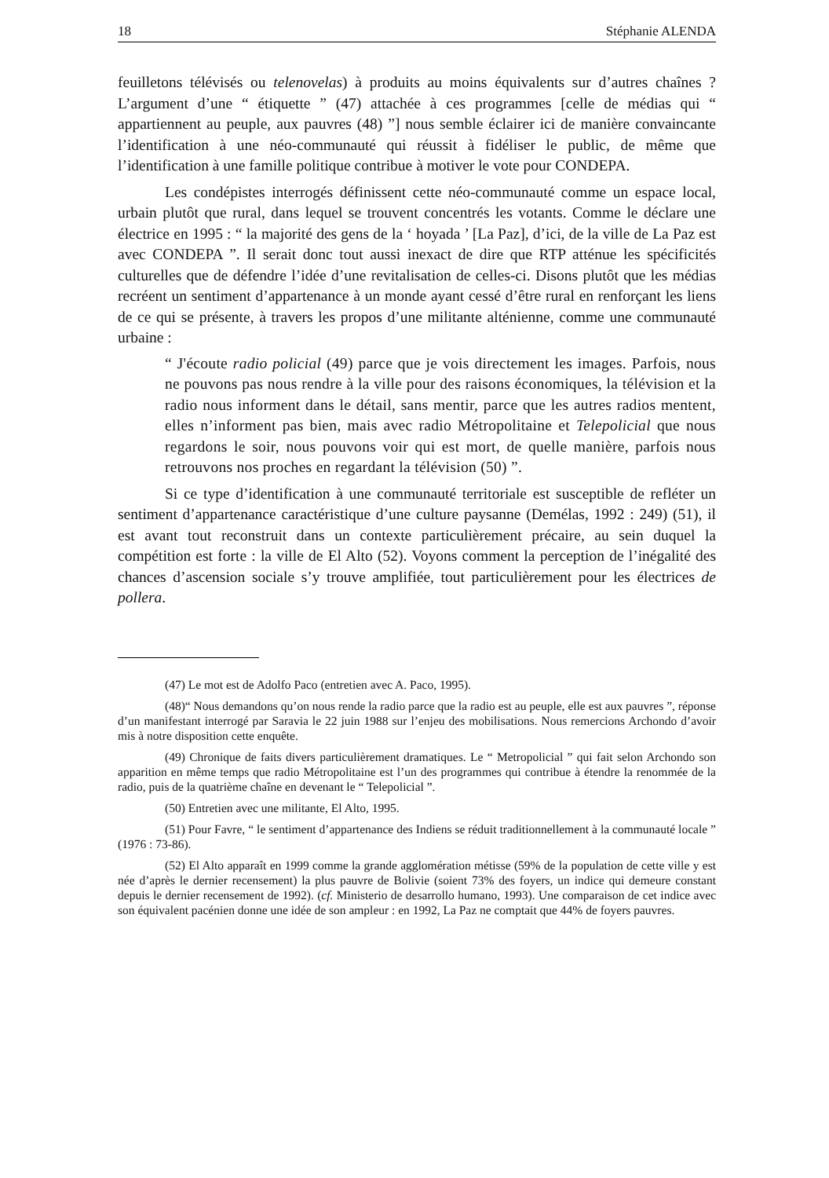18 Stéphanie ALENDA
feuilletons télévisés ou telenovelas) à produits au moins équivalents sur d’autres chaînes ? L’argument d’une “ étiquette ” (47) attachée à ces programmes [celle de médias qui “ appartiennent au peuple, aux pauvres (48) ”] nous semble éclairer ici de manière convaincante l’identification à une néo-communauté qui réussit à fidéliser le public, de même que l’identification à une famille politique contribue à motiver le vote pour CONDEPA.
Les condépistes interrogés définissent cette néo-communauté comme un espace local, urbain plutôt que rural, dans lequel se trouvent concentrés les votants. Comme le déclare une électrice en 1995 : “ la majorité des gens de la ‘ hoyada ’ [La Paz], d’ici, de la ville de La Paz est avec CONDEPA ”. Il serait donc tout aussi inexact de dire que RTP atténue les spécificités culturelles que de défendre l’idée d’une revitalisation de celles-ci. Disons plutôt que les médias recréent un sentiment d’appartenance à un monde ayant cessé d’être rural en renforçant les liens de ce qui se présente, à travers les propos d’une militante alténienne, comme une communauté urbaine :
“ J'écoute radio policial (49) parce que je vois directement les images. Parfois, nous ne pouvons pas nous rendre à la ville pour des raisons économiques, la télévision et la radio nous informent dans le détail, sans mentir, parce que les autres radios mentent, elles n’informent pas bien, mais avec radio Métropolitaine et Telepolicial que nous regardons le soir, nous pouvons voir qui est mort, de quelle manière, parfois nous retrouvons nos proches en regardant la télévision (50) ”.
Si ce type d’identification à une communauté territoriale est susceptible de refléter un sentiment d’appartenance caractéristique d’une culture paysanne (Demélas, 1992 : 249) (51), il est avant tout reconstruit dans un contexte particulièrement précaire, au sein duquel la compétition est forte : la ville de El Alto (52). Voyons comment la perception de l’inégalité des chances d’ascension sociale s’y trouve amplifiée, tout particulièrement pour les électrices de pollera.
(47) Le mot est de Adolfo Paco (entretien avec A. Paco, 1995).
(48)“ Nous demandons qu’on nous rende la radio parce que la radio est au peuple, elle est aux pauvres ”, réponse d’un manifestant interrogé par Saravia le 22 juin 1988 sur l’enjeu des mobilisations. Nous remercions Archondo d’avoir mis à notre disposition cette enquête.
(49) Chronique de faits divers particulièrement dramatiques. Le “ Metropolicial ” qui fait selon Archondo son apparition en même temps que radio Métropolitaine est l’un des programmes qui contribue à étendre la renommée de la radio, puis de la quatrième chaîne en devenant le “ Telepolicial ”.
(50) Entretien avec une militante, El Alto, 1995.
(51) Pour Favre, “ le sentiment d’appartenance des Indiens se réduit traditionnellement à la communauté locale ” (1976 : 73-86).
(52) El Alto apparaît en 1999 comme la grande agglomération métisse (59% de la population de cette ville y est née d’après le dernier recensement) la plus pauvre de Bolivie (soient 73% des foyers, un indice qui demeure constant depuis le dernier recensement de 1992). (cf. Ministerio de desarrollo humano, 1993). Une comparaison de cet indice avec son équivalent pacénien donne une idée de son ampleur : en 1992, La Paz ne comptait que 44% de foyers pauvres.